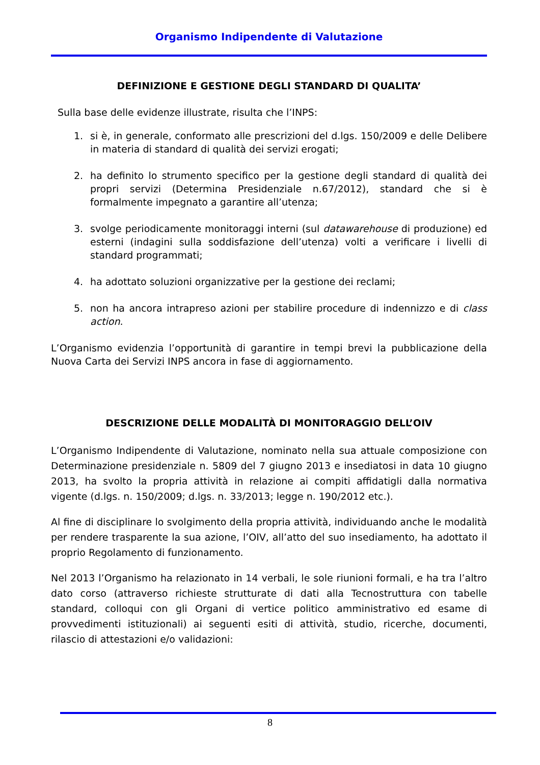Organismo Indipendente di Valutazione
DEFINIZIONE E GESTIONE DEGLI STANDARD DI QUALITA’
Sulla base delle evidenze illustrate, risulta che l’INPS:
1. si è, in generale, conformato alle prescrizioni del d.lgs. 150/2009 e delle Delibere in materia di standard di qualità dei servizi erogati;
2. ha definito lo strumento specifico per la gestione degli standard di qualità dei propri servizi (Determina Presidenziale n.67/2012), standard che si è formalmente impegnato a garantire all’utenza;
3. svolge periodicamente monitoraggi interni (sul datawarehouse di produzione) ed esterni (indagini sulla soddisfazione dell’utenza) volti a verificare i livelli di standard programmati;
4. ha adottato soluzioni organizzative per la gestione dei reclami;
5. non ha ancora intrapreso azioni per stabilire procedure di indennizzo e di class action.
L’Organismo evidenzia l’opportunità di garantire in tempi brevi la pubblicazione della Nuova Carta dei Servizi INPS ancora in fase di aggiornamento.
DESCRIZIONE DELLE MODALITÀ DI MONITORAGGIO DELL’OIV
L’Organismo Indipendente di Valutazione, nominato nella sua attuale composizione con Determinazione presidenziale n. 5809 del 7 giugno 2013 e insediatosi in data 10 giugno 2013, ha svolto la propria attività in relazione ai compiti affidatigli dalla normativa vigente (d.lgs. n. 150/2009; d.lgs. n. 33/2013; legge n. 190/2012 etc.).
Al fine di disciplinare lo svolgimento della propria attività, individuando anche le modalità per rendere trasparente la sua azione, l’OIV, all’atto del suo insediamento, ha adottato il proprio Regolamento di funzionamento.
Nel 2013 l’Organismo ha relazionato in 14 verbali, le sole riunioni formali, e ha tra l’altro dato corso (attraverso richieste strutturate di dati alla Tecnostruttura con tabelle standard, colloqui con gli Organi di vertice politico amministrativo ed esame di provvedimenti istituzionali) ai seguenti esiti di attività, studio, ricerche, documenti, rilascio di attestazioni e/o validazioni:
8